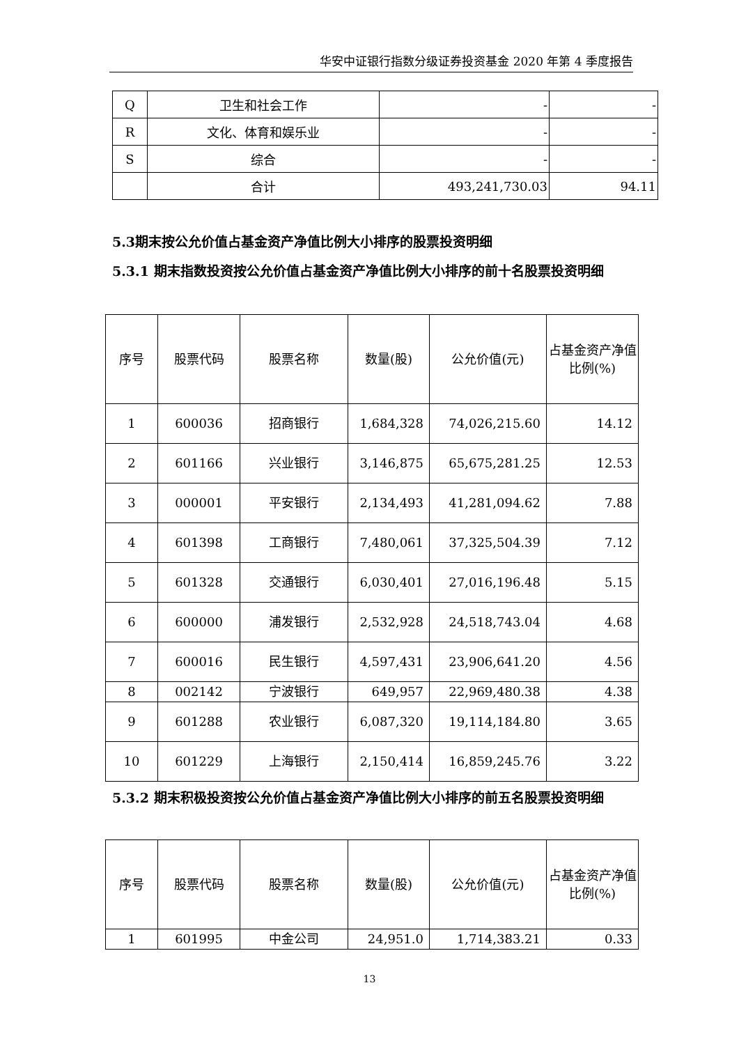华安中证银行指数分级证券投资基金 2020 年第 4 季度报告
| Q | 卫生和社会工作 | - | - |
| R | 文化、体育和娱乐业 | - | - |
| S | 综合 | - | - |
| | 合计 | 493,241,730.03 | 94.11 |
5.3期末按公允价值占基金资产净值比例大小排序的股票投资明细
5.3.1 期末指数投资按公允价值占基金资产净值比例大小排序的前十名股票投资明细
| 序号 | 股票代码 | 股票名称 | 数量(股) | 公允价值(元) | 占基金资产净值比例(%) |
| --- | --- | --- | --- | --- | --- |
| 1 | 600036 | 招商银行 | 1,684,328 | 74,026,215.60 | 14.12 |
| 2 | 601166 | 兴业银行 | 3,146,875 | 65,675,281.25 | 12.53 |
| 3 | 000001 | 平安银行 | 2,134,493 | 41,281,094.62 | 7.88 |
| 4 | 601398 | 工商银行 | 7,480,061 | 37,325,504.39 | 7.12 |
| 5 | 601328 | 交通银行 | 6,030,401 | 27,016,196.48 | 5.15 |
| 6 | 600000 | 浦发银行 | 2,532,928 | 24,518,743.04 | 4.68 |
| 7 | 600016 | 民生银行 | 4,597,431 | 23,906,641.20 | 4.56 |
| 8 | 002142 | 宁波银行 | 649,957 | 22,969,480.38 | 4.38 |
| 9 | 601288 | 农业银行 | 6,087,320 | 19,114,184.80 | 3.65 |
| 10 | 601229 | 上海银行 | 2,150,414 | 16,859,245.76 | 3.22 |
5.3.2 期末积极投资按公允价值占基金资产净值比例大小排序的前五名股票投资明细
| 序号 | 股票代码 | 股票名称 | 数量(股) | 公允价值(元) | 占基金资产净值比例(%) |
| --- | --- | --- | --- | --- | --- |
| 1 | 601995 | 中金公司 | 24,951.0 | 1,714,383.21 | 0.33 |
13